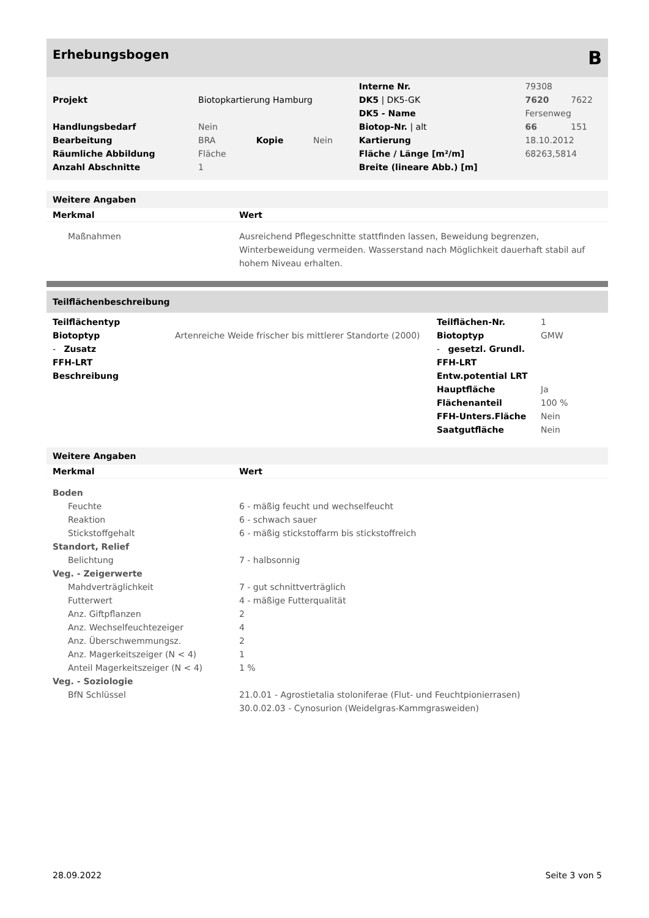Erhebungsbogen B
| | | | | Interne Nr. | 79308 | |
| Projekt | Biotopkartierung Hamburg | | | DK5 / DK5-GK | 7620 | 7622 |
| | | | | DK5 - Name | Fersenweg | |
| Handlungsbedarf | Nein | | | Biotop-Nr. / alt | 66 | 151 |
| Bearbeitung | BRA | Kopie | Nein | Kartierung | 18.10.2012 | |
| Räumliche Abbildung | Fläche | | | Fläche / Länge [m²/m] | 68263,5814 | |
| Anzahl Abschnitte | 1 | | | Breite (lineare Abb.) [m] | | |
Weitere Angaben
| Merkmal | Wert |
| --- | --- |
| Maßnahmen | Ausreichend Pflegeschnitte stattfinden lassen, Beweidung begrenzen, Winterbeweidung vermeiden. Wasserstand nach Möglichkeit dauerhaft stabil auf hohem Niveau erhalten. |
Teilflächenbeschreibung
| Teilflächentyp | | Teilflächen-Nr. | 1 |
| Biotoptyp | Artenreiche Weide frischer bis mittlerer Standorte (2000) | Biotoptyp | GMW |
| - Zusatz | | - gesetzl. Grundl. | |
| FFH-LRT | | FFH-LRT | |
| Beschreibung | | Entw.potential LRT | |
| | | Hauptfläche | Ja |
| | | Flächenanteil | 100 % |
| | | FFH-Unters.Fläche | Nein |
| | | Saatgutfläche | Nein |
Weitere Angaben
| Merkmal | Wert |
| --- | --- |
| Boden | |
| Feuchte | 6 - mäßig feucht und wechselfeucht |
| Reaktion | 6 - schwach sauer |
| Stickstoffgehalt | 6 - mäßig stickstoffarm bis stickstoffreich |
| Standort, Relief | |
| Belichtung | 7 - halbsonnig |
| Veg. - Zeigerwerte | |
| Mahdverträglichkeit | 7 - gut schnittverträglich |
| Futterwert | 4 - mäßige Futterqualität |
| Anz. Giftpflanzen | 2 |
| Anz. Wechselfeuchtezeiger | 4 |
| Anz. Überschwemmungsz. | 2 |
| Anz. Magerkeitszeiger (N < 4) | 1 |
| Anteil Magerkeitszeiger (N < 4) | 1 % |
| Veg. - Soziologie | |
| BfN Schlüssel | 21.0.01 - Agrostietalia stoloniferae (Flut- und Feuchtpionierrasen) 30.0.02.03 - Cynosurion (Weidelgras-Kammgrasweiden) |
28.09.2022 Seite 3 von 5